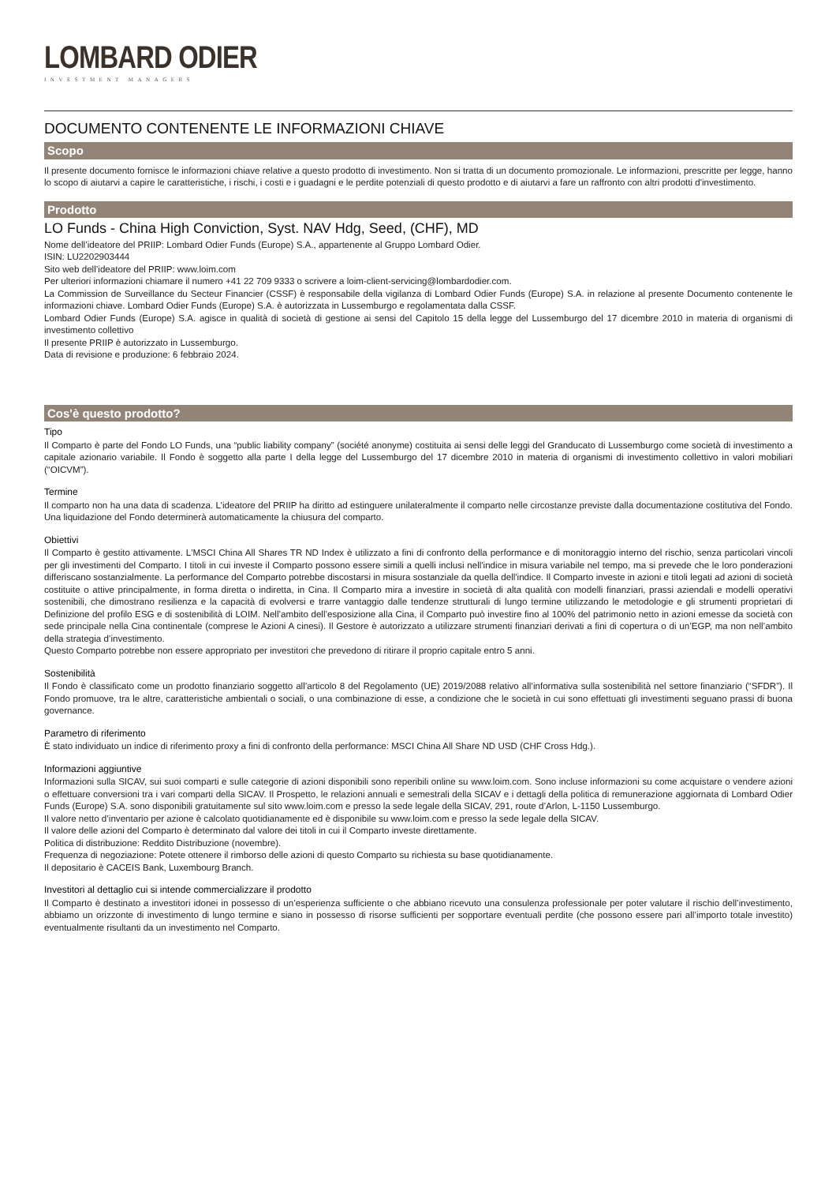LOMBARD ODIER
INVESTMENT MANAGERS
DOCUMENTO CONTENENTE LE INFORMAZIONI CHIAVE
Scopo
Il presente documento fornisce le informazioni chiave relative a questo prodotto di investimento. Non si tratta di un documento promozionale. Le informazioni, prescritte per legge, hanno lo scopo di aiutarvi a capire le caratteristiche, i rischi, i costi e i guadagni e le perdite potenziali di questo prodotto e di aiutarvi a fare un raffronto con altri prodotti d'investimento.
Prodotto
LO Funds - China High Conviction, Syst. NAV Hdg, Seed, (CHF), MD
Nome dell’ideatore del PRIIP: Lombard Odier Funds (Europe) S.A., appartenente al Gruppo Lombard Odier.
ISIN: LU2202903444
Sito web dell’ideatore del PRIIP: www.loim.com
Per ulteriori informazioni chiamare il numero +41 22 709 9333 o scrivere a loim-client-servicing@lombardodier.com.
La Commission de Surveillance du Secteur Financier (CSSF) è responsabile della vigilanza di Lombard Odier Funds (Europe) S.A. in relazione al presente Documento contenente le informazioni chiave. Lombard Odier Funds (Europe) S.A. è autorizzata in Lussemburgo e regolamentata dalla CSSF.
Lombard Odier Funds (Europe) S.A. agisce in qualità di società di gestione ai sensi del Capitolo 15 della legge del Lussemburgo del 17 dicembre 2010 in materia di organismi di investimento collettivo
Il presente PRIIP è autorizzato in Lussemburgo.
Data di revisione e produzione: 6 febbraio 2024.
Cos'è questo prodotto?
Tipo
Il Comparto è parte del Fondo LO Funds, una “public liability company” (société anonyme) costituita ai sensi delle leggi del Granducato di Lussemburgo come società di investimento a capitale azionario variabile. Il Fondo è soggetto alla parte I della legge del Lussemburgo del 17 dicembre 2010 in materia di organismi di investimento collettivo in valori mobiliari (“OICVM”).
Termine
Il comparto non ha una data di scadenza. L’ideatore del PRIIP ha diritto ad estinguere unilateralmente il comparto nelle circostanze previste dalla documentazione costitutiva del Fondo. Una liquidazione del Fondo determinerà automaticamente la chiusura del comparto.
Obiettivi
Il Comparto è gestito attivamente. L'MSCI China All Shares TR ND Index è utilizzato a fini di confronto della performance e di monitoraggio interno del rischio, senza particolari vincoli per gli investimenti del Comparto. I titoli in cui investe il Comparto possono essere simili a quelli inclusi nell'indice in misura variabile nel tempo, ma si prevede che le loro ponderazioni differiscano sostanzialmente. La performance del Comparto potrebbe discostarsi in misura sostanziale da quella dell'indice. Il Comparto investe in azioni e titoli legati ad azioni di società costituite o attive principalmente, in forma diretta o indiretta, in Cina. Il Comparto mira a investire in società di alta qualità con modelli finanziari, prassi aziendali e modelli operativi sostenibili, che dimostrano resilienza e la capacità di evolversi e trarre vantaggio dalle tendenze strutturali di lungo termine utilizzando le metodologie e gli strumenti proprietari di Definizione del profilo ESG e di sostenibilità di LOIM. Nell’ambito dell’esposizione alla Cina, il Comparto può investire fino al 100% del patrimonio netto in azioni emesse da società con sede principale nella Cina continentale (comprese le Azioni A cinesi). Il Gestore è autorizzato a utilizzare strumenti finanziari derivati a fini di copertura o di un’EGP, ma non nell’ambito della strategia d’investimento.
Questo Comparto potrebbe non essere appropriato per investitori che prevedono di ritirare il proprio capitale entro 5 anni.
Sostenibilità
Il Fondo è classificato come un prodotto finanziario soggetto all’articolo 8 del Regolamento (UE) 2019/2088 relativo all’informativa sulla sostenibilità nel settore finanziario (“SFDR”). Il Fondo promuove, tra le altre, caratteristiche ambientali o sociali, o una combinazione di esse, a condizione che le società in cui sono effettuati gli investimenti seguano prassi di buona governance.
Parametro di riferimento
È stato individuato un indice di riferimento proxy a fini di confronto della performance: MSCI China All Share ND USD (CHF Cross Hdg.).
Informazioni aggiuntive
Informazioni sulla SICAV, sui suoi comparti e sulle categorie di azioni disponibili sono reperibili online su www.loim.com. Sono incluse informazioni su come acquistare o vendere azioni o effettuare conversioni tra i vari comparti della SICAV. Il Prospetto, le relazioni annuali e semestrali della SICAV e i dettagli della politica di remunerazione aggiornata di Lombard Odier Funds (Europe) S.A. sono disponibili gratuitamente sul sito www.loim.com e presso la sede legale della SICAV, 291, route d’Arlon, L-1150 Lussemburgo.
Il valore netto d’inventario per azione è calcolato quotidianamente ed è disponibile su www.loim.com e presso la sede legale della SICAV.
Il valore delle azioni del Comparto è determinato dal valore dei titoli in cui il Comparto investe direttamente.
Politica di distribuzione: Reddito Distribuzione (novembre).
Frequenza di negoziazione: Potete ottenere il rimborso delle azioni di questo Comparto su richiesta su base quotidianamente.
Il depositario è CACEIS Bank, Luxembourg Branch.
Investitori al dettaglio cui si intende commercializzare il prodotto
Il Comparto è destinato a investitori idonei in possesso di un’esperienza sufficiente o che abbiano ricevuto una consulenza professionale per poter valutare il rischio dell’investimento, abbiamo un orizzonte di investimento di lungo termine e siano in possesso di risorse sufficienti per sopportare eventuali perdite (che possono essere pari all’importo totale investito) eventualmente risultanti da un investimento nel Comparto.